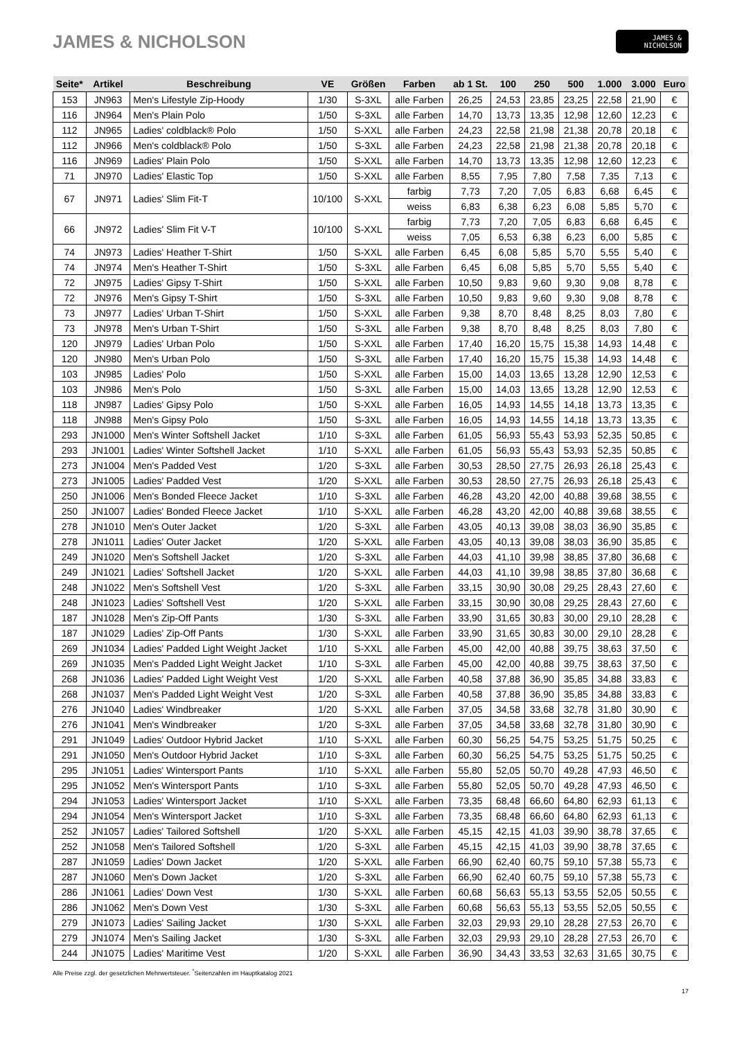JAMES & NICHOLSON
JAMES &
NICHOLSON
| Seite* | Artikel | Beschreibung | VE | Größen | Farben | ab 1 St. | 100 | 250 | 500 | 1.000 | 3.000 | Euro |
| --- | --- | --- | --- | --- | --- | --- | --- | --- | --- | --- | --- | --- |
| 153 | JN963 | Men's Lifestyle Zip-Hoody | 1/30 | S-3XL | alle Farben | 26,25 | 24,53 | 23,85 | 23,25 | 22,58 | 21,90 | € |
| 116 | JN964 | Men's Plain Polo | 1/50 | S-3XL | alle Farben | 14,70 | 13,73 | 13,35 | 12,98 | 12,60 | 12,23 | € |
| 112 | JN965 | Ladies' coldblack® Polo | 1/50 | S-XXL | alle Farben | 24,23 | 22,58 | 21,98 | 21,38 | 20,78 | 20,18 | € |
| 112 | JN966 | Men's coldblack® Polo | 1/50 | S-3XL | alle Farben | 24,23 | 22,58 | 21,98 | 21,38 | 20,78 | 20,18 | € |
| 116 | JN969 | Ladies' Plain Polo | 1/50 | S-XXL | alle Farben | 14,70 | 13,73 | 13,35 | 12,98 | 12,60 | 12,23 | € |
| 71 | JN970 | Ladies' Elastic Top | 1/50 | S-XXL | alle Farben | 8,55 | 7,95 | 7,80 | 7,58 | 7,35 | 7,13 | € |
| 67 | JN971 | Ladies' Slim Fit-T | 10/100 | S-XXL | farbig | 7,73 | 7,20 | 7,05 | 6,83 | 6,68 | 6,45 | € |
| | | | | | weiss | 6,83 | 6,38 | 6,23 | 6,08 | 5,85 | 5,70 | € |
| 66 | JN972 | Ladies' Slim Fit V-T | 10/100 | S-XXL | farbig | 7,73 | 7,20 | 7,05 | 6,83 | 6,68 | 6,45 | € |
| | | | | | weiss | 7,05 | 6,53 | 6,38 | 6,23 | 6,00 | 5,85 | € |
| 74 | JN973 | Ladies' Heather T-Shirt | 1/50 | S-XXL | alle Farben | 6,45 | 6,08 | 5,85 | 5,70 | 5,55 | 5,40 | € |
| 74 | JN974 | Men's Heather T-Shirt | 1/50 | S-3XL | alle Farben | 6,45 | 6,08 | 5,85 | 5,70 | 5,55 | 5,40 | € |
| 72 | JN975 | Ladies' Gipsy T-Shirt | 1/50 | S-XXL | alle Farben | 10,50 | 9,83 | 9,60 | 9,30 | 9,08 | 8,78 | € |
| 72 | JN976 | Men's Gipsy T-Shirt | 1/50 | S-3XL | alle Farben | 10,50 | 9,83 | 9,60 | 9,30 | 9,08 | 8,78 | € |
| 73 | JN977 | Ladies' Urban T-Shirt | 1/50 | S-XXL | alle Farben | 9,38 | 8,70 | 8,48 | 8,25 | 8,03 | 7,80 | € |
| 73 | JN978 | Men's Urban T-Shirt | 1/50 | S-3XL | alle Farben | 9,38 | 8,70 | 8,48 | 8,25 | 8,03 | 7,80 | € |
| 120 | JN979 | Ladies' Urban Polo | 1/50 | S-XXL | alle Farben | 17,40 | 16,20 | 15,75 | 15,38 | 14,93 | 14,48 | € |
| 120 | JN980 | Men's Urban Polo | 1/50 | S-3XL | alle Farben | 17,40 | 16,20 | 15,75 | 15,38 | 14,93 | 14,48 | € |
| 103 | JN985 | Ladies' Polo | 1/50 | S-XXL | alle Farben | 15,00 | 14,03 | 13,65 | 13,28 | 12,90 | 12,53 | € |
| 103 | JN986 | Men's Polo | 1/50 | S-3XL | alle Farben | 15,00 | 14,03 | 13,65 | 13,28 | 12,90 | 12,53 | € |
| 118 | JN987 | Ladies' Gipsy Polo | 1/50 | S-XXL | alle Farben | 16,05 | 14,93 | 14,55 | 14,18 | 13,73 | 13,35 | € |
| 118 | JN988 | Men's Gipsy Polo | 1/50 | S-3XL | alle Farben | 16,05 | 14,93 | 14,55 | 14,18 | 13,73 | 13,35 | € |
| 293 | JN1000 | Men's Winter Softshell Jacket | 1/10 | S-3XL | alle Farben | 61,05 | 56,93 | 55,43 | 53,93 | 52,35 | 50,85 | € |
| 293 | JN1001 | Ladies' Winter Softshell Jacket | 1/10 | S-XXL | alle Farben | 61,05 | 56,93 | 55,43 | 53,93 | 52,35 | 50,85 | € |
| 273 | JN1004 | Men's Padded Vest | 1/20 | S-3XL | alle Farben | 30,53 | 28,50 | 27,75 | 26,93 | 26,18 | 25,43 | € |
| 273 | JN1005 | Ladies' Padded Vest | 1/20 | S-XXL | alle Farben | 30,53 | 28,50 | 27,75 | 26,93 | 26,18 | 25,43 | € |
| 250 | JN1006 | Men's Bonded Fleece Jacket | 1/10 | S-3XL | alle Farben | 46,28 | 43,20 | 42,00 | 40,88 | 39,68 | 38,55 | € |
| 250 | JN1007 | Ladies' Bonded Fleece Jacket | 1/10 | S-XXL | alle Farben | 46,28 | 43,20 | 42,00 | 40,88 | 39,68 | 38,55 | € |
| 278 | JN1010 | Men's Outer Jacket | 1/20 | S-3XL | alle Farben | 43,05 | 40,13 | 39,08 | 38,03 | 36,90 | 35,85 | € |
| 278 | JN1011 | Ladies' Outer Jacket | 1/20 | S-XXL | alle Farben | 43,05 | 40,13 | 39,08 | 38,03 | 36,90 | 35,85 | € |
| 249 | JN1020 | Men's Softshell Jacket | 1/20 | S-3XL | alle Farben | 44,03 | 41,10 | 39,98 | 38,85 | 37,80 | 36,68 | € |
| 249 | JN1021 | Ladies' Softshell Jacket | 1/20 | S-XXL | alle Farben | 44,03 | 41,10 | 39,98 | 38,85 | 37,80 | 36,68 | € |
| 248 | JN1022 | Men's Softshell Vest | 1/20 | S-3XL | alle Farben | 33,15 | 30,90 | 30,08 | 29,25 | 28,43 | 27,60 | € |
| 248 | JN1023 | Ladies' Softshell Vest | 1/20 | S-XXL | alle Farben | 33,15 | 30,90 | 30,08 | 29,25 | 28,43 | 27,60 | € |
| 187 | JN1028 | Men's Zip-Off Pants | 1/30 | S-3XL | alle Farben | 33,90 | 31,65 | 30,83 | 30,00 | 29,10 | 28,28 | € |
| 187 | JN1029 | Ladies' Zip-Off Pants | 1/30 | S-XXL | alle Farben | 33,90 | 31,65 | 30,83 | 30,00 | 29,10 | 28,28 | € |
| 269 | JN1034 | Ladies' Padded Light Weight Jacket | 1/10 | S-XXL | alle Farben | 45,00 | 42,00 | 40,88 | 39,75 | 38,63 | 37,50 | € |
| 269 | JN1035 | Men's Padded Light Weight Jacket | 1/10 | S-3XL | alle Farben | 45,00 | 42,00 | 40,88 | 39,75 | 38,63 | 37,50 | € |
| 268 | JN1036 | Ladies' Padded Light Weight Vest | 1/20 | S-XXL | alle Farben | 40,58 | 37,88 | 36,90 | 35,85 | 34,88 | 33,83 | € |
| 268 | JN1037 | Men's Padded Light Weight Vest | 1/20 | S-3XL | alle Farben | 40,58 | 37,88 | 36,90 | 35,85 | 34,88 | 33,83 | € |
| 276 | JN1040 | Ladies' Windbreaker | 1/20 | S-XXL | alle Farben | 37,05 | 34,58 | 33,68 | 32,78 | 31,80 | 30,90 | € |
| 276 | JN1041 | Men's Windbreaker | 1/20 | S-3XL | alle Farben | 37,05 | 34,58 | 33,68 | 32,78 | 31,80 | 30,90 | € |
| 291 | JN1049 | Ladies' Outdoor Hybrid Jacket | 1/10 | S-XXL | alle Farben | 60,30 | 56,25 | 54,75 | 53,25 | 51,75 | 50,25 | € |
| 291 | JN1050 | Men's Outdoor Hybrid Jacket | 1/10 | S-3XL | alle Farben | 60,30 | 56,25 | 54,75 | 53,25 | 51,75 | 50,25 | € |
| 295 | JN1051 | Ladies' Wintersport Pants | 1/10 | S-XXL | alle Farben | 55,80 | 52,05 | 50,70 | 49,28 | 47,93 | 46,50 | € |
| 295 | JN1052 | Men's Wintersport Pants | 1/10 | S-3XL | alle Farben | 55,80 | 52,05 | 50,70 | 49,28 | 47,93 | 46,50 | € |
| 294 | JN1053 | Ladies' Wintersport Jacket | 1/10 | S-XXL | alle Farben | 73,35 | 68,48 | 66,60 | 64,80 | 62,93 | 61,13 | € |
| 294 | JN1054 | Men's Wintersport Jacket | 1/10 | S-3XL | alle Farben | 73,35 | 68,48 | 66,60 | 64,80 | 62,93 | 61,13 | € |
| 252 | JN1057 | Ladies' Tailored Softshell | 1/20 | S-XXL | alle Farben | 45,15 | 42,15 | 41,03 | 39,90 | 38,78 | 37,65 | € |
| 252 | JN1058 | Men's Tailored Softshell | 1/20 | S-3XL | alle Farben | 45,15 | 42,15 | 41,03 | 39,90 | 38,78 | 37,65 | € |
| 287 | JN1059 | Ladies' Down Jacket | 1/20 | S-XXL | alle Farben | 66,90 | 62,40 | 60,75 | 59,10 | 57,38 | 55,73 | € |
| 287 | JN1060 | Men's Down Jacket | 1/20 | S-3XL | alle Farben | 66,90 | 62,40 | 60,75 | 59,10 | 57,38 | 55,73 | € |
| 286 | JN1061 | Ladies' Down Vest | 1/30 | S-XXL | alle Farben | 60,68 | 56,63 | 55,13 | 53,55 | 52,05 | 50,55 | € |
| 286 | JN1062 | Men's Down Vest | 1/30 | S-3XL | alle Farben | 60,68 | 56,63 | 55,13 | 53,55 | 52,05 | 50,55 | € |
| 279 | JN1073 | Ladies' Sailing Jacket | 1/30 | S-XXL | alle Farben | 32,03 | 29,93 | 29,10 | 28,28 | 27,53 | 26,70 | € |
| 279 | JN1074 | Men's Sailing Jacket | 1/30 | S-3XL | alle Farben | 32,03 | 29,93 | 29,10 | 28,28 | 27,53 | 26,70 | € |
| 244 | JN1075 | Ladies' Maritime Vest | 1/20 | S-XXL | alle Farben | 36,90 | 34,43 | 33,53 | 32,63 | 31,65 | 30,75 | € |
Alle Preise zzgl. der gesetzlichen Mehrwertsteuer. <sup>*</sup>Seitenzahlen im Hauptkatalog 2021
17